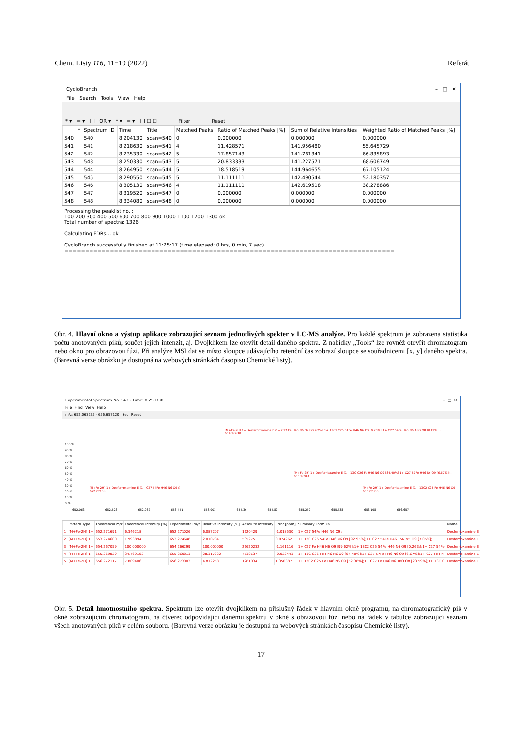Chem. Listy 116, 11−19 (2022) Referát
CycloBranch – □ ✕
File Search Tools View Help
* ▾ = ▾ [ ] OR ▾ * ▾ = ▾ [ ] ☐ ☐ Filter Reset
| | * | Spectrum ID | Time | Title | Matched Peaks | Ratio of Matched Peaks [%] | Sum of Relative Intensities | Weighted Ratio of Matched Peaks [%] |
| --- | --- | --- | --- | --- | --- | --- | --- | --- |
| 540 | | 540 | 8.204130 | scan=540 | 0 | 0.000000 | 0.000000 | 0.000000 |
| 541 | | 541 | 8.218630 | scan=541 | 4 | 11.428571 | 141.956480 | 55.645729 |
| 542 | | 542 | 8.235330 | scan=542 | 5 | 17.857143 | 141.781341 | 66.835893 |
| 543 | | 543 | 8.250330 | scan=543 | 5 | 20.833333 | 141.227571 | 68.606749 |
| 544 | | 544 | 8.264950 | scan=544 | 5 | 18.518519 | 144.964655 | 67.105124 |
| 545 | | 545 | 8.290550 | scan=545 | 5 | 11.111111 | 142.490544 | 52.180357 |
| 546 | | 546 | 8.305130 | scan=546 | 4 | 11.111111 | 142.619518 | 38.278886 |
| 547 | | 547 | 8.319520 | scan=547 | 0 | 0.000000 | 0.000000 | 0.000000 |
| 548 | | 548 | 8.334080 | scan=548 | 0 | 0.000000 | 0.000000 | 0.000000 |
Processing the peaklist no. :
100 200 300 400 500 600 700 800 900 1000 1100 1200 1300 ok
Total number of spectra: 1326
Calculating FDRs... ok
CycloBranch successfully finished at 11:25:17 (time elapsed: 0 hrs, 0 min, 7 sec).
================================================================================
Obr. 4. Hlavní okno a výstup aplikace zobrazující seznam jednotlivých spekter v LC-MS analýze. Pro každé spektrum je zobrazena statistika počtu anotovaných píků, součet jejich intenzit, aj. Dvojklikem lze otevřít detail daného spektra. Z nabídky „Tools“ lze rovněž otevřít chromatogram nebo okno pro obrazovou fúzi. Při analýze MSI dat se místo sloupce udávajícího retenční čas zobrazí sloupce se souřadnicemi [x, y] daného spektra. (Barevná verze obrázku je dostupná na webových stránkách časopisu Chemické listy).
Experimental Spectrum No. 543 - Time: 8.250330 – □ ✕
File Find View Help
m/z: 652.063235 - 656.657120 Set Reset
[M+Fe-2H] 1+ Desferrioxamine E (1+ C27 Fe H46 N6 O9 [99.62%];1+ 13C2 C25 54Fe H46 N6 O9 [0.26%];1+ C27 54Fe H46 N6 18O O8 [0.12%];)
654.26630
[M+Fe-2H] 1+ Desferrioxamine E (1+ 13C C26 Fe H46 N6 O9 [84.40%];1+ C27 57Fe H46 N6 O9 [6.67%];...
655.26981
[M+Fe-2H] 1+ Desferrioxamine E (1+ C27 54Fe H46 N6 O9 ;)
652.27103
[M+Fe-2H] 1+ Desferrioxamine E (1+ 13C2 C25 Fe H46 N6 O9
656.27300
100 %
90 %
80 %
70 %
60 %
50 %
40 %
30 %
20 %
10 %
0 %
652.063 652.523 652.982 653.441 653.901 654.36 654.82 655.279 655.738 656.198 656.657
| | Pattern Type | Theoretical m/z | Theoretical Intensity [%] | Experimental m/z | Relative Intensity [%] | Absolute Intensity | Error [ppm] | Summary Formula | Name |
| --- | --- | --- | --- | --- | --- | --- | --- | --- | --- |
| 1 | [M+Fe-2H] 1+ | 652.271691 | 6.346218 | 652.271026 | 6.087207 | 1620429 | -1.018530 | 1+ C27 54Fe H46 N6 O9 ; | Desferrioxamine E |
| 2 | [M+Fe-2H] 1+ | 653.274600 | 1.993894 | 653.274648 | 2.010784 | 535275 | 0.074262 | 1+ 13C C26 54Fe H46 N6 O9 [92.95%];1+ C27 54Fe H46 15N N5 O9 [7.05%]; | Desferrioxamine E |
| 3 | [M+Fe-2H] 1+ | 654.267059 | 100.000000 | 654.266299 | 100.000000 | 26620232 | -1.161116 | 1+ C27 Fe H46 N6 O9 [99.62%];1+ 13C2 C25 54Fe H46 N6 O9 [0.26%];1+ C27 54Fe | Desferrioxamine E |
| 4 | [M+Fe-2H] 1+ | 655.269829 | 34.469182 | 655.269813 | 28.317322 | 7538137 | -0.023443 | 1+ 13C C26 Fe H46 N6 O9 [84.40%];1+ C27 57Fe H46 N6 O9 [6.67%];1+ C27 Fe H4 | Desferrioxamine E |
| 5 | [M+Fe-2H] 1+ | 656.272117 | 7.809406 | 656.273003 | 4.812258 | 1281034 | 1.350387 | 1+ 13C2 C25 Fe H46 N6 O9 [52.38%];1+ C27 Fe H46 N6 18O O8 [23.59%];1+ 13C C | Desferrioxamine E |
Obr. 5. Detail hmotnostního spektra. Spektrum lze otevřít dvojklikem na příslušný řádek v hlavním okně programu, na chromatografický pík v okně zobrazujícím chromatogram, na čtverec odpovídající danému spektru v okně s obrazovou fúzí nebo na řádek v tabulce zobrazující seznam všech anotovaných píků v celém souboru. (Barevná verze obrázku je dostupná na webových stránkách časopisu Chemické listy).
17